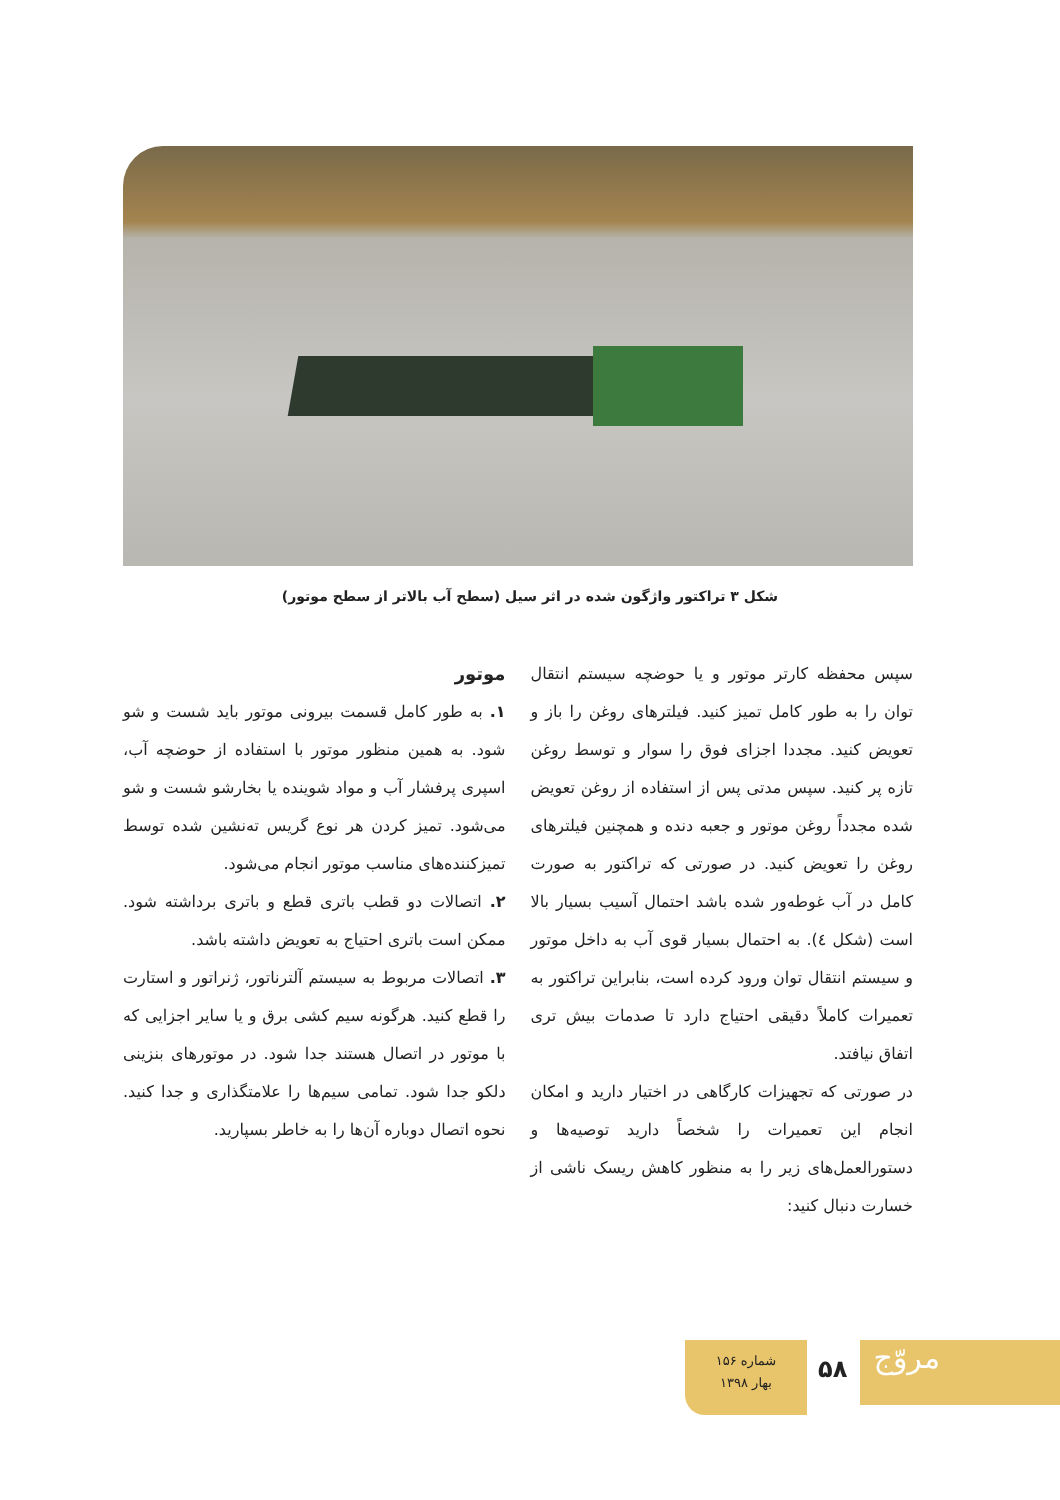شکل ۳ تراکتور واژگون شده در اثر سیل (سطح آب بالاتر از سطح موتور)
سپس محفظه کارتر موتور و یا حوضچه سیستم انتقال توان را به طور کامل تمیز کنید. فیلترهای روغن را باز و تعویض کنید. مجددا اجزای فوق را سوار و توسط روغن تازه پر کنید. سپس مدتی پس از استفاده از روغن تعویض شده مجدداً روغن موتور و جعبه دنده و همچنین فیلترهای روغن را تعویض کنید. در صورتی که تراکتور به صورت کامل در آب غوطه‌ور شده باشد احتمال آسیب بسیار بالا است (شکل ٤). به احتمال بسیار قوی آب به داخل موتور و سیستم انتقال توان ورود کرده است، بنابراین تراکتور به تعمیرات کاملاً دقیقی احتیاج دارد تا صدمات بیش تری اتفاق نیافتد.
در صورتی که تجهیزات کارگاهی در اختیار دارید و امکان انجام این تعمیرات را شخصاً دارید توصیه‌ها و دستورالعمل‌های زیر را به منظور کاهش ریسک ناشی از خسارت دنبال کنید:
موتور
۱. به طور کامل قسمت بیرونی موتور باید شست و شو شود. به همین منظور موتور با استفاده از حوضچه آب، اسپری پرفشار آب و مواد شوینده یا بخارشو شست و شو می‌شود. تمیز کردن هر نوع گریس ته‌نشین شده توسط تمیزکننده‌های مناسب موتور انجام می‌شود.
۲. اتصالات دو قطب باتری قطع و باتری برداشته شود. ممکن است باتری احتیاج به تعویض داشته باشد.
۳. اتصالات مربوط به سیستم آلترناتور، ژنراتور و استارت را قطع کنید. هرگونه سیم کشی برق و یا سایر اجزایی که با موتور در اتصال هستند جدا شود. در موتورهای بنزینی دلکو جدا شود. تمامی سیم‌ها را علامتگذاری و جدا کنید. نحوه اتصال دوباره آن‌ها را به خاطر بسپارید.
شماره ۱۵۶
بهار ۱۳۹۸
۵۸ مروّج